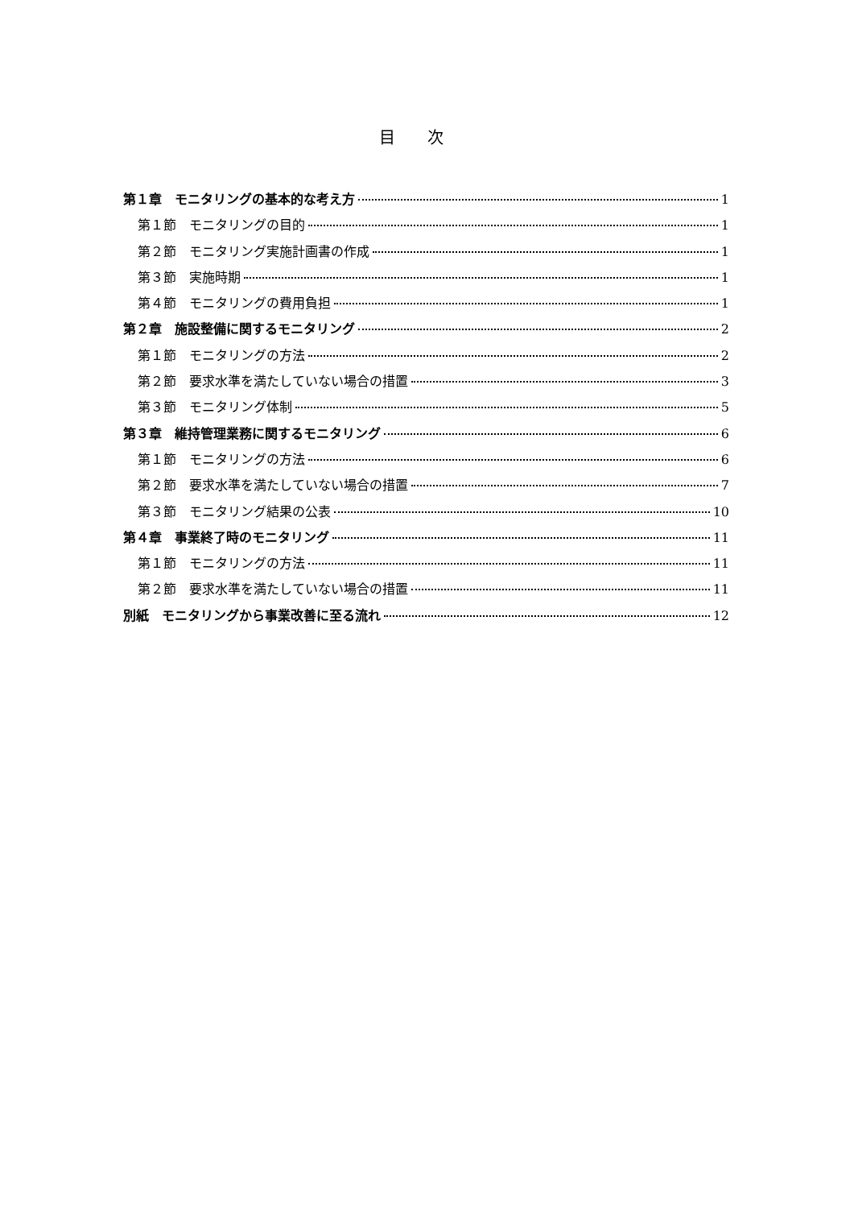目次
第１章　モニタリングの基本的な考え方 1
第１節　モニタリングの目的 1
第２節　モニタリング実施計画書の作成 1
第３節　実施時期 1
第４節　モニタリングの費用負担 1
第２章　施設整備に関するモニタリング 2
第１節　モニタリングの方法 2
第２節　要求水準を満たしていない場合の措置 3
第３節　モニタリング体制 5
第３章　維持管理業務に関するモニタリング 6
第１節　モニタリングの方法 6
第２節　要求水準を満たしていない場合の措置 7
第３節　モニタリング結果の公表 10
第４章　事業終了時のモニタリング 11
第１節　モニタリングの方法 11
第２節　要求水準を満たしていない場合の措置 11
別紙　モニタリングから事業改善に至る流れ 12